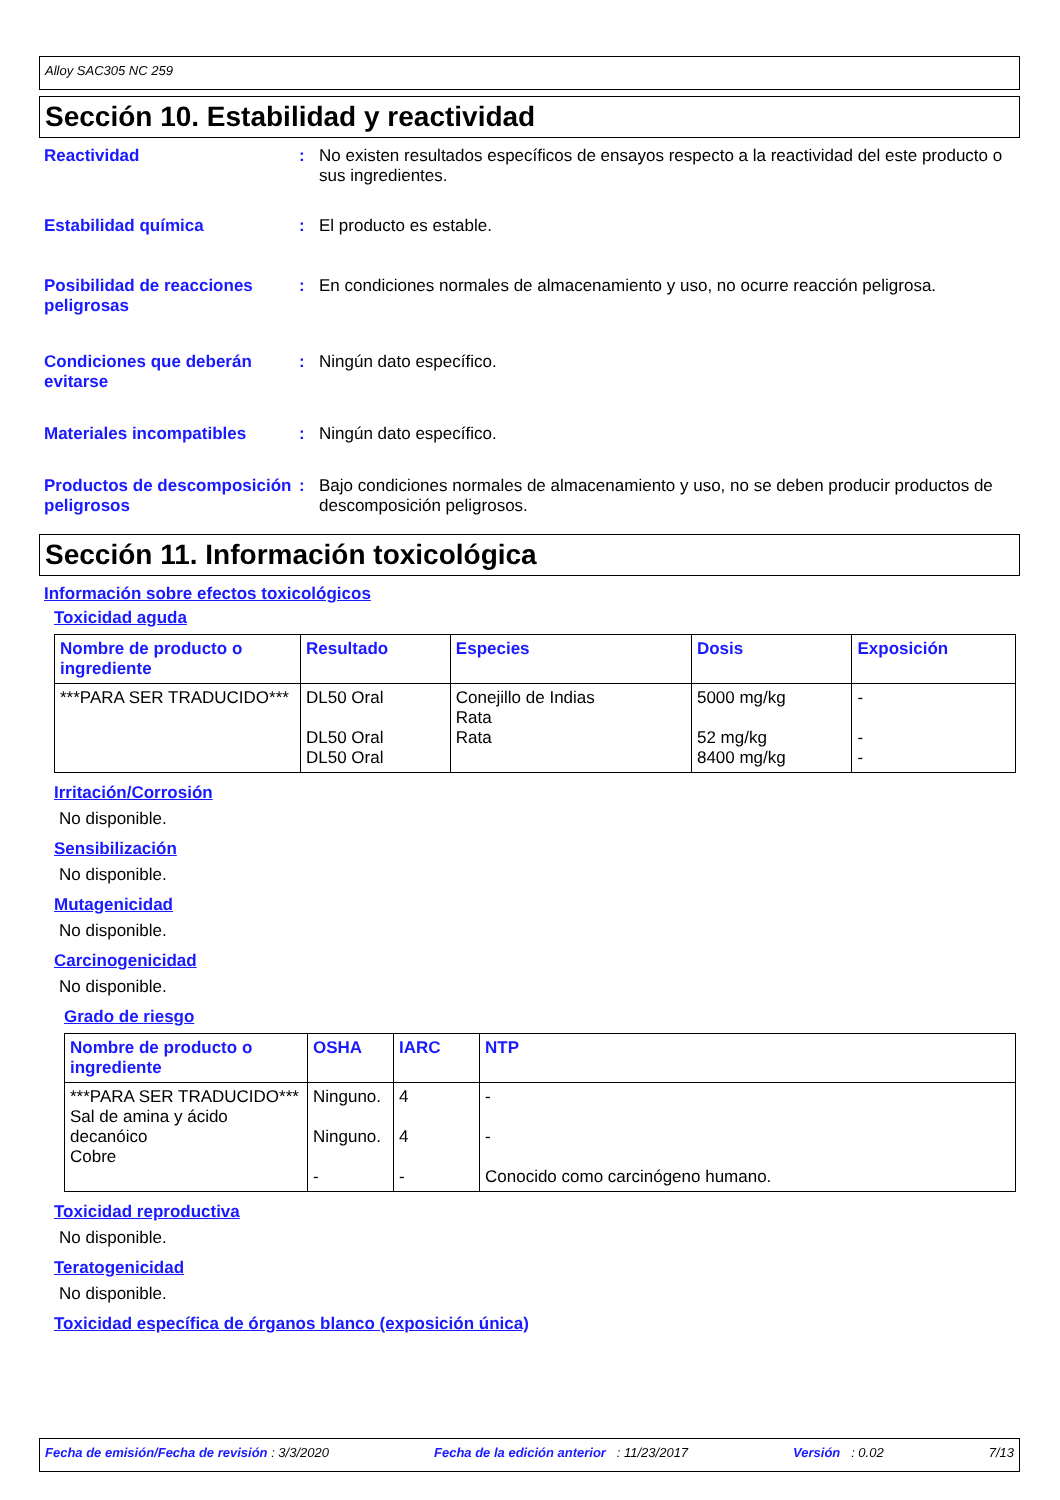Alloy SAC305 NC 259
Sección 10. Estabilidad y reactividad
Reactividad : No existen resultados específicos de ensayos respecto a la reactividad del este producto o sus ingredientes.
Estabilidad química : El producto es estable.
Posibilidad de reacciones peligrosas
: En condiciones normales de almacenamiento y uso, no ocurre reacción peligrosa.
Condiciones que deberán evitarse
: Ningún dato específico.
Materiales incompatibles : Ningún dato específico.
Productos de descomposición peligrosos
: Bajo condiciones normales de almacenamiento y uso, no se deben producir productos de descomposición peligrosos.
Sección 11. Información toxicológica
Información sobre efectos toxicológicos
Toxicidad aguda
| Nombre de producto o ingrediente | Resultado | Especies | Dosis | Exposición |
| --- | --- | --- | --- | --- |
| ***PARA SER TRADUCIDO*** | DL50 Oral DL50 Oral DL50 Oral | Conejillo de Indias Rata Rata | 5000 mg/kg 52 mg/kg 8400 mg/kg | - - - |
Irritación/Corrosión
No disponible.
Sensibilización
No disponible.
Mutagenicidad
No disponible.
Carcinogenicidad
No disponible.
Grado de riesgo
| Nombre de producto o ingrediente | OSHA | IARC | NTP |
| --- | --- | --- | --- |
| ***PARA SER TRADUCIDO*** Sal de amina y ácido decanóico Cobre | Ninguno. Ninguno. - | 4 4 - | - - Conocido como carcinógeno humano. |
Toxicidad reproductiva
No disponible.
Teratogenicidad
No disponible.
Toxicidad específica de órganos blanco (exposición única)
Fecha de emisión/Fecha de revisión : 3/3/2020 Fecha de la edición anterior : 11/23/2017 Versión : 0.02 7/13